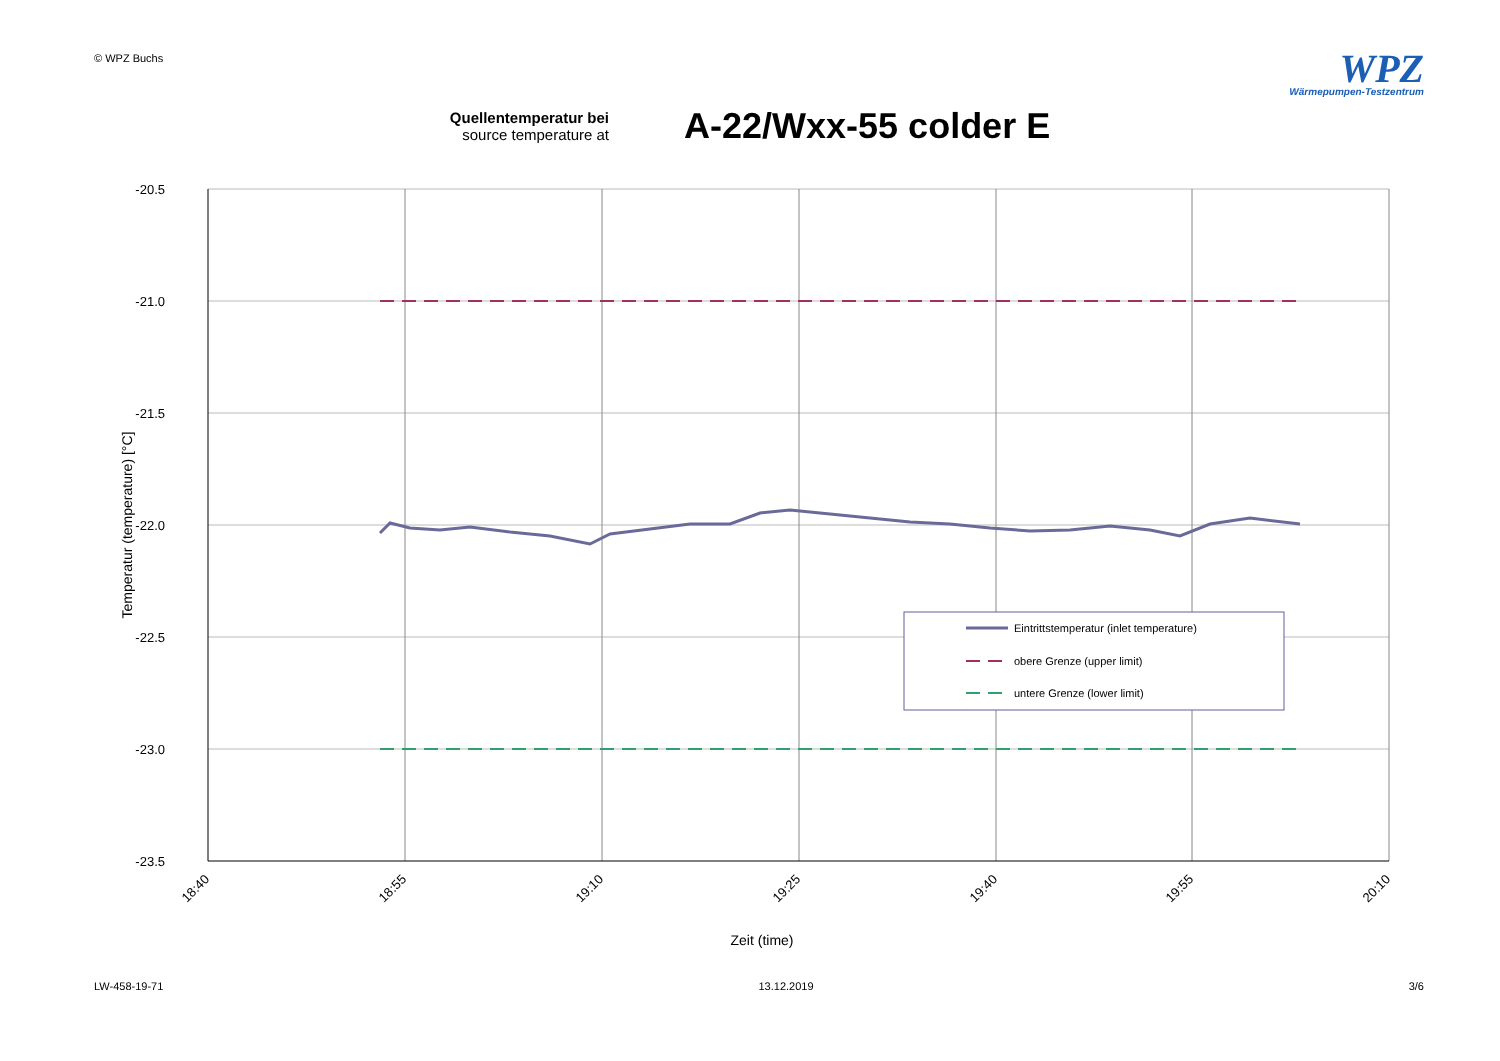© WPZ Buchs
WPZ
Wärmepumpen-Testzentrum
Quellentemperatur bei
source temperature at
A-22/Wxx-55 colder E
-20.5
-21.0
-21.5
-22.0
-22.5
-23.0
-23.5
18:40
18:55
19:10
19:25
19:40
19:55
20:10
Zeit (time)
Temperatur (temperature) [°C]
Eintrittstemperatur (inlet temperature)
obere Grenze (upper limit)
untere Grenze (lower limit)
LW-458-19-71 13.12.2019 3/6